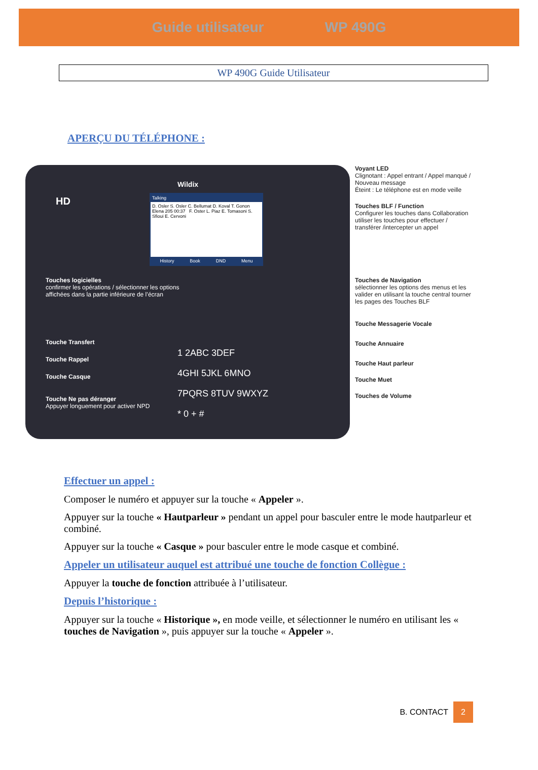Guide utilisateur WP 490G
WP 490G Guide Utilisateur
APERÇU DU TÉLÉPHONE :
Wildix
HD
Talking
D. Osler S. Osler C. Bellumat D. Koval T. Gonon Elena 205 00:37 F. Oster L. Piaz E. Tomasoni S. Sfioui E. Cervoni
History Book DND Menu
Touches logicielles
confirmer les opérations / sélectionner les options affichées dans la partie inférieure de l’écran
Touche Transfert
Touche Rappel
Touche Casque
Touche Ne pas déranger
Appuyer longuement pour activer NPD
1 2ABC 3DEF
4GHI 5JKL 6MNO
7PQRS 8TUV 9WXYZ
* 0 + #
Voyant LED
Clignotant : Appel entrant / Appel manqué / Nouveau message
Éteint : Le téléphone est en mode veille
Touches BLF / Function
Configurer les touches dans Collaboration utiliser les touches pour effectuer / transférer /intercepter un appel
Touches de Navigation
sélectionner les options des menus et les valider en utilisant la touche central tourner les pages des Touches BLF
Touche Messagerie Vocale
Touche Annuaire
Touche Haut parleur
Touche Muet
Touches de Volume
Effectuer un appel :
Composer le numéro et appuyer sur la touche « Appeler ».
Appuyer sur la touche « Hautparleur » pendant un appel pour basculer entre le mode hautparleur et combiné.
Appuyer sur la touche « Casque » pour basculer entre le mode casque et combiné.
Appeler un utilisateur auquel est attribué une touche de fonction Collègue :
Appuyer la touche de fonction attribuée à l’utilisateur.
Depuis l’historique :
Appuyer sur la touche « Historique », en mode veille, et sélectionner le numéro en utilisant les « touches de Navigation », puis appuyer sur la touche « Appeler ».
B. CONTACT 2